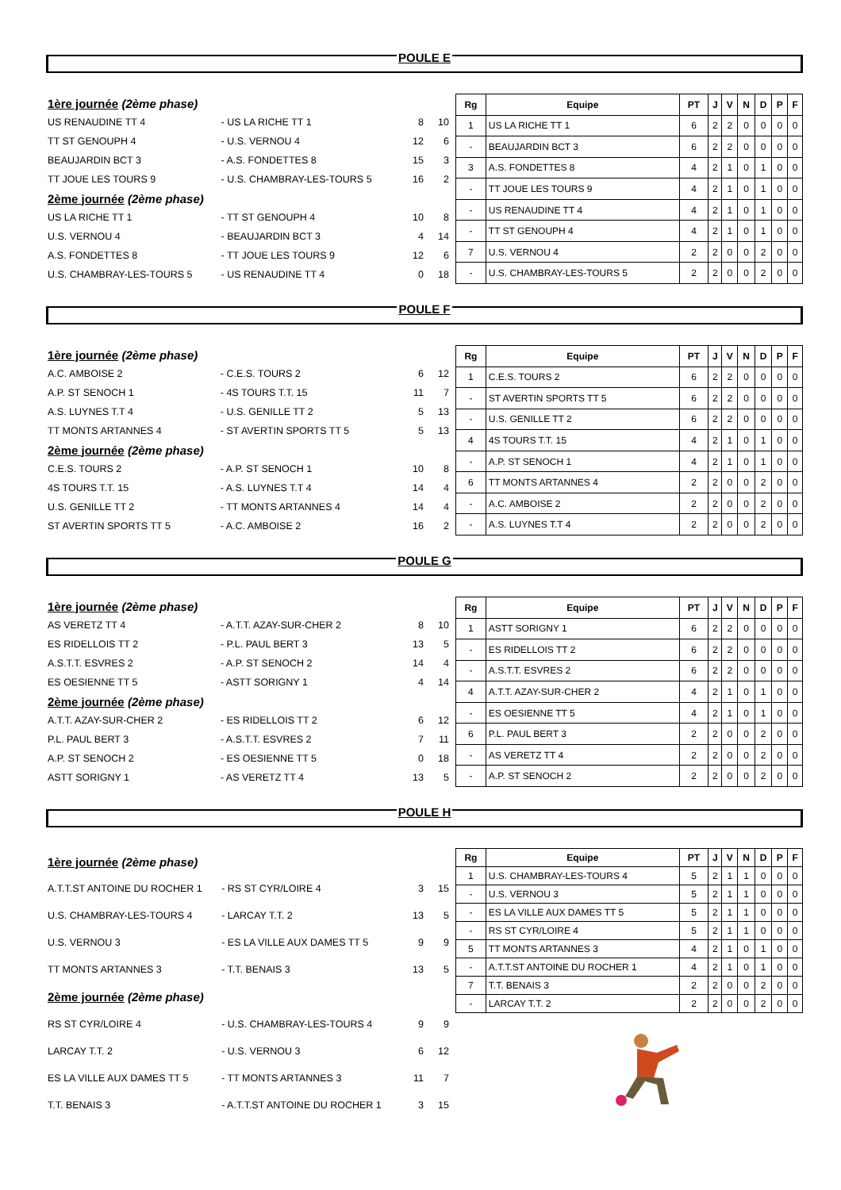POULE E
| 1ère journée (2ème phase) | | | |
| US RENAUDINE TT 4 | - US LA RICHE TT 1 | 8 | 10 |
| TT ST GENOUPH 4 | - U.S. VERNOU 4 | 12 | 6 |
| BEAUJARDIN BCT 3 | - A.S. FONDETTES 8 | 15 | 3 |
| TT JOUE LES TOURS 9 | - U.S. CHAMBRAY-LES-TOURS 5 | 16 | 2 |
| 2ème journée (2ème phase) | | | |
| US LA RICHE TT 1 | - TT ST GENOUPH 4 | 10 | 8 |
| U.S. VERNOU 4 | - BEAUJARDIN BCT 3 | 4 | 14 |
| A.S. FONDETTES 8 | - TT JOUE LES TOURS 9 | 12 | 6 |
| U.S. CHAMBRAY-LES-TOURS 5 | - US RENAUDINE TT 4 | 0 | 18 |
| Rg | Equipe | PT | J | V | N | D | P | F |
| --- | --- | --- | --- | --- | --- | --- | --- | --- |
| 1 | US LA RICHE TT 1 | 6 | 2 | 2 | 0 | 0 | 0 | 0 |
| - | BEAUJARDIN BCT 3 | 6 | 2 | 2 | 0 | 0 | 0 | 0 |
| 3 | A.S. FONDETTES 8 | 4 | 2 | 1 | 0 | 1 | 0 | 0 |
| - | TT JOUE LES TOURS 9 | 4 | 2 | 1 | 0 | 1 | 0 | 0 |
| - | US RENAUDINE TT 4 | 4 | 2 | 1 | 0 | 1 | 0 | 0 |
| - | TT ST GENOUPH 4 | 4 | 2 | 1 | 0 | 1 | 0 | 0 |
| 7 | U.S. VERNOU 4 | 2 | 2 | 0 | 0 | 2 | 0 | 0 |
| - | U.S. CHAMBRAY-LES-TOURS 5 | 2 | 2 | 0 | 0 | 2 | 0 | 0 |
POULE F
| 1ère journée (2ème phase) | | | |
| A.C. AMBOISE 2 | - C.E.S. TOURS 2 | 6 | 12 |
| A.P. ST SENOCH 1 | - 4S TOURS T.T. 15 | 11 | 7 |
| A.S. LUYNES T.T 4 | - U.S. GENILLE TT 2 | 5 | 13 |
| TT MONTS ARTANNES 4 | - ST AVERTIN SPORTS TT 5 | 5 | 13 |
| 2ème journée (2ème phase) | | | |
| C.E.S. TOURS 2 | - A.P. ST SENOCH 1 | 10 | 8 |
| 4S TOURS T.T. 15 | - A.S. LUYNES T.T 4 | 14 | 4 |
| U.S. GENILLE TT 2 | - TT MONTS ARTANNES 4 | 14 | 4 |
| ST AVERTIN SPORTS TT 5 | - A.C. AMBOISE 2 | 16 | 2 |
| Rg | Equipe | PT | J | V | N | D | P | F |
| --- | --- | --- | --- | --- | --- | --- | --- | --- |
| 1 | C.E.S. TOURS 2 | 6 | 2 | 2 | 0 | 0 | 0 | 0 |
| - | ST AVERTIN SPORTS TT 5 | 6 | 2 | 2 | 0 | 0 | 0 | 0 |
| - | U.S. GENILLE TT 2 | 6 | 2 | 2 | 0 | 0 | 0 | 0 |
| 4 | 4S TOURS T.T. 15 | 4 | 2 | 1 | 0 | 1 | 0 | 0 |
| - | A.P. ST SENOCH 1 | 4 | 2 | 1 | 0 | 1 | 0 | 0 |
| 6 | TT MONTS ARTANNES 4 | 2 | 2 | 0 | 0 | 2 | 0 | 0 |
| - | A.C. AMBOISE 2 | 2 | 2 | 0 | 0 | 2 | 0 | 0 |
| - | A.S. LUYNES T.T 4 | 2 | 2 | 0 | 0 | 2 | 0 | 0 |
POULE G
| 1ère journée (2ème phase) | | | |
| AS VERETZ TT 4 | - A.T.T. AZAY-SUR-CHER 2 | 8 | 10 |
| ES RIDELLOIS TT 2 | - P.L. PAUL BERT 3 | 13 | 5 |
| A.S.T.T. ESVRES 2 | - A.P. ST SENOCH 2 | 14 | 4 |
| ES OESIENNE TT 5 | - ASTT SORIGNY 1 | 4 | 14 |
| 2ème journée (2ème phase) | | | |
| A.T.T. AZAY-SUR-CHER 2 | - ES RIDELLOIS TT 2 | 6 | 12 |
| P.L. PAUL BERT 3 | - A.S.T.T. ESVRES 2 | 7 | 11 |
| A.P. ST SENOCH 2 | - ES OESIENNE TT 5 | 0 | 18 |
| ASTT SORIGNY 1 | - AS VERETZ TT 4 | 13 | 5 |
| Rg | Equipe | PT | J | V | N | D | P | F |
| --- | --- | --- | --- | --- | --- | --- | --- | --- |
| 1 | ASTT SORIGNY 1 | 6 | 2 | 2 | 0 | 0 | 0 | 0 |
| - | ES RIDELLOIS TT 2 | 6 | 2 | 2 | 0 | 0 | 0 | 0 |
| - | A.S.T.T. ESVRES 2 | 6 | 2 | 2 | 0 | 0 | 0 | 0 |
| 4 | A.T.T. AZAY-SUR-CHER 2 | 4 | 2 | 1 | 0 | 1 | 0 | 0 |
| - | ES OESIENNE TT 5 | 4 | 2 | 1 | 0 | 1 | 0 | 0 |
| 6 | P.L. PAUL BERT 3 | 2 | 2 | 0 | 0 | 2 | 0 | 0 |
| - | AS VERETZ TT 4 | 2 | 2 | 0 | 0 | 2 | 0 | 0 |
| - | A.P. ST SENOCH 2 | 2 | 2 | 0 | 0 | 2 | 0 | 0 |
POULE H
| 1ère journée (2ème phase) | | | |
| A.T.T.ST ANTOINE DU ROCHER 1 | - RS ST CYR/LOIRE 4 | 3 | 15 |
| U.S. CHAMBRAY-LES-TOURS 4 | - LARCAY T.T. 2 | 13 | 5 |
| U.S. VERNOU 3 | - ES LA VILLE AUX DAMES TT 5 | 9 | 9 |
| TT MONTS ARTANNES 3 | - T.T. BENAIS 3 | 13 | 5 |
| 2ème journée (2ème phase) | | | |
| RS ST CYR/LOIRE 4 | - U.S. CHAMBRAY-LES-TOURS 4 | 9 | 9 |
| LARCAY T.T. 2 | - U.S. VERNOU 3 | 6 | 12 |
| ES LA VILLE AUX DAMES TT 5 | - TT MONTS ARTANNES 3 | 11 | 7 |
| T.T. BENAIS 3 | - A.T.T.ST ANTOINE DU ROCHER 1 | 3 | 15 |
| Rg | Equipe | PT | J | V | N | D | P | F |
| --- | --- | --- | --- | --- | --- | --- | --- | --- |
| 1 | U.S. CHAMBRAY-LES-TOURS 4 | 5 | 2 | 1 | 1 | 0 | 0 | 0 |
| - | U.S. VERNOU 3 | 5 | 2 | 1 | 1 | 0 | 0 | 0 |
| - | ES LA VILLE AUX DAMES TT 5 | 5 | 2 | 1 | 1 | 0 | 0 | 0 |
| - | RS ST CYR/LOIRE 4 | 5 | 2 | 1 | 1 | 0 | 0 | 0 |
| 5 | TT MONTS ARTANNES 3 | 4 | 2 | 1 | 0 | 1 | 0 | 0 |
| - | A.T.T.ST ANTOINE DU ROCHER 1 | 4 | 2 | 1 | 0 | 1 | 0 | 0 |
| 7 | T.T. BENAIS 3 | 2 | 2 | 0 | 0 | 2 | 0 | 0 |
| - | LARCAY T.T. 2 | 2 | 2 | 0 | 0 | 2 | 0 | 0 |